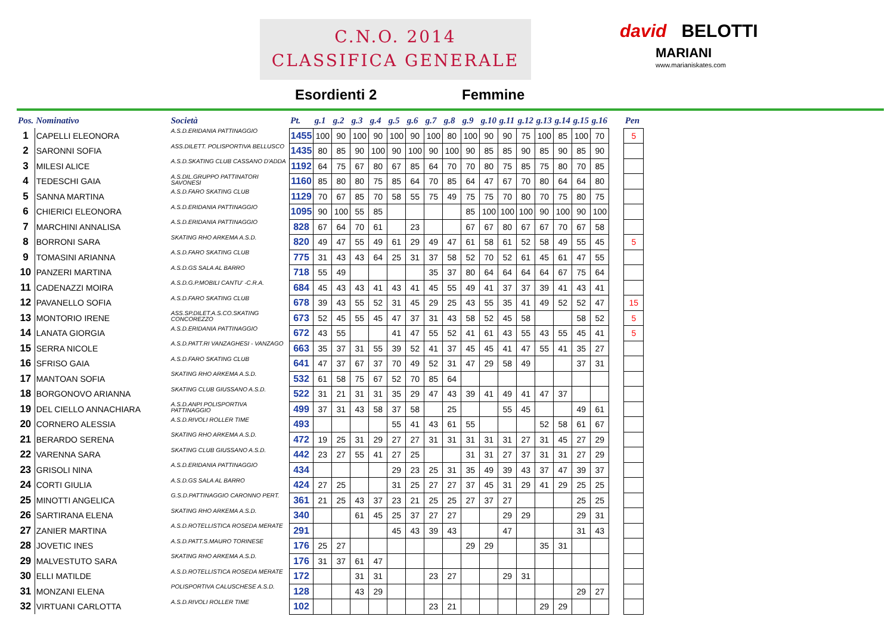C.N.O. 2014
CLASSIFICA GENERALE
david BELOTTI
MARIANI
www.marianiskates.com
Esordienti 2 Femmine
| Pos. | Nominativo | Società | Pt. | g.1 | g.2 | g.3 | g.4 | g.5 | g.6 | g.7 | g.8 | g.9 | g.10 | g.11 | g.12 | g.13 | g.14 | g.15 | g.16 | | Pen |
| --- | --- | --- | --- | --- | --- | --- | --- | --- | --- | --- | --- | --- | --- | --- | --- | --- | --- | --- | --- | --- | --- |
| 1 | CAPELLI ELEONORA | A.S.D.ERIDANIA PATTINAGGIO | 1455 | 100 | 90 | 100 | 90 | 100 | 90 | 100 | 80 | 100 | 90 | 90 | 75 | 100 | 85 | 100 | 70 | | 5 |
| 2 | SARONNI SOFIA | ASS.DILETT. POLISPORTIVA BELLUSCO | 1435 | 80 | 85 | 90 | 100 | 90 | 100 | 90 | 100 | 90 | 85 | 85 | 90 | 85 | 90 | 85 | 90 | | |
| 3 | MILESI ALICE | A.S.D.SKATING CLUB CASSANO D'ADDA | 1192 | 64 | 75 | 67 | 80 | 67 | 85 | 64 | 70 | 70 | 80 | 75 | 85 | 75 | 80 | 70 | 85 | | |
| 4 | TEDESCHI GAIA | A.S.DIL.GRUPPO PATTINATORI SAVONESI | 1160 | 85 | 80 | 80 | 75 | 85 | 64 | 70 | 85 | 64 | 47 | 67 | 70 | 80 | 64 | 64 | 80 | | |
| 5 | SANNA MARTINA | A.S.D.FARO SKATING CLUB | 1129 | 70 | 67 | 85 | 70 | 58 | 55 | 75 | 49 | 75 | 75 | 70 | 80 | 70 | 75 | 80 | 75 | | |
| 6 | CHIERICI ELEONORA | A.S.D.ERIDANIA PATTINAGGIO | 1095 | 90 | 100 | 55 | 85 | | | | | 85 | 100 | 100 | 100 | 90 | 100 | 90 | 100 | | |
| 7 | MARCHINI ANNALISA | A.S.D.ERIDANIA PATTINAGGIO | 828 | 67 | 64 | 70 | 61 | | 23 | | | 67 | 67 | 80 | 67 | 67 | 70 | 67 | 58 | | |
| 8 | BORRONI SARA | SKATING RHO ARKEMA A.S.D. | 820 | 49 | 47 | 55 | 49 | 61 | 29 | 49 | 47 | 61 | 58 | 61 | 52 | 58 | 49 | 55 | 45 | | 5 |
| 9 | TOMASINI ARIANNA | A.S.D.FARO SKATING CLUB | 775 | 31 | 43 | 43 | 64 | 25 | 31 | 37 | 58 | 52 | 70 | 52 | 61 | 45 | 61 | 47 | 55 | | |
| 10 | PANZERI MARTINA | A.S.D.GS SALA AL BARRO | 718 | 55 | 49 | | | | | 35 | 37 | 80 | 64 | 64 | 64 | 64 | 67 | 75 | 64 | | |
| 11 | CADENAZZI MOIRA | A.S.D.G.P.MOBILI CANTU' -C.R.A. | 684 | 45 | 43 | 43 | 41 | 43 | 41 | 45 | 55 | 49 | 41 | 37 | 37 | 39 | 41 | 43 | 41 | | |
| 12 | PAVANELLO SOFIA | A.S.D.FARO SKATING CLUB | 678 | 39 | 43 | 55 | 52 | 31 | 45 | 29 | 25 | 43 | 55 | 35 | 41 | 49 | 52 | 52 | 47 | | 15 |
| 13 | MONTORIO IRENE | ASS.SP.DILET.A.S.CO.SKATING CONCOREZZO | 673 | 52 | 45 | 55 | 45 | 47 | 37 | 31 | 43 | 58 | 52 | 45 | 58 | | | 58 | 52 | | 5 |
| 14 | LANATA GIORGIA | A.S.D.ERIDANIA PATTINAGGIO | 672 | 43 | 55 | | | 41 | 47 | 55 | 52 | 41 | 61 | 43 | 55 | 43 | 55 | 45 | 41 | | 5 |
| 15 | SERRA NICOLE | A.S.D.PATT.RI VANZAGHESI - VANZAGO | 663 | 35 | 37 | 31 | 55 | 39 | 52 | 41 | 37 | 45 | 45 | 41 | 47 | 55 | 41 | 35 | 27 | | |
| 16 | SFRISO GAIA | A.S.D.FARO SKATING CLUB | 641 | 47 | 37 | 67 | 37 | 70 | 49 | 52 | 31 | 47 | 29 | 58 | 49 | | | 37 | 31 | | |
| 17 | MANTOAN SOFIA | SKATING RHO ARKEMA A.S.D. | 532 | 61 | 58 | 75 | 67 | 52 | 70 | 85 | 64 | | | | | | | | | | |
| 18 | BORGONOVO ARIANNA | SKATING CLUB GIUSSANO A.S.D. | 522 | 31 | 21 | 31 | 31 | 35 | 29 | 47 | 43 | 39 | 41 | 49 | 41 | 47 | 37 | | | | |
| 19 | DEL CIELLO ANNACHIARA | A.S.D.ANPI POLISPORTIVA PATTINAGGIO | 499 | 37 | 31 | 43 | 58 | 37 | 58 | | 25 | | | 55 | 45 | | | 49 | 61 | | |
| 20 | CORNERO ALESSIA | A.S.D.RIVOLI ROLLER TIME | 493 | | | | | 55 | 41 | 43 | 61 | 55 | | | | 52 | 58 | 61 | 67 | | |
| 21 | BERARDO SERENA | SKATING RHO ARKEMA A.S.D. | 472 | 19 | 25 | 31 | 29 | 27 | 27 | 31 | 31 | 31 | 31 | 31 | 27 | 31 | 45 | 27 | 29 | | |
| 22 | VARENNA SARA | SKATING CLUB GIUSSANO A.S.D. | 442 | 23 | 27 | 55 | 41 | 27 | 25 | | | 31 | 31 | 27 | 37 | 31 | 31 | 27 | 29 | | |
| 23 | GRISOLI NINA | A.S.D.ERIDANIA PATTINAGGIO | 434 | | | | | 29 | 23 | 25 | 31 | 35 | 49 | 39 | 43 | 37 | 47 | 39 | 37 | | |
| 24 | CORTI GIULIA | A.S.D.GS SALA AL BARRO | 424 | 27 | 25 | | | 31 | 25 | 27 | 27 | 37 | 45 | 31 | 29 | 41 | 29 | 25 | 25 | | |
| 25 | MINOTTI ANGELICA | G.S.D.PATTINAGGIO CARONNO PERT. | 361 | 21 | 25 | 43 | 37 | 23 | 21 | 25 | 25 | 27 | 37 | 27 | | | | 25 | 25 | | |
| 26 | SARTIRANA ELENA | SKATING RHO ARKEMA A.S.D. | 340 | | | 61 | 45 | 25 | 37 | 27 | 27 | | | 29 | 29 | | | 29 | 31 | | |
| 27 | ZANIER MARTINA | A.S.D.ROTELLISTICA ROSEDA MERATE | 291 | | | | | 45 | 43 | 39 | 43 | | | 47 | | | | 31 | 43 | | |
| 28 | JOVETIC INES | A.S.D.PATT.S.MAURO TORINESE | 176 | 25 | 27 | | | | | | | 29 | 29 | | | 35 | 31 | | | | |
| 29 | MALVESTUTO SARA | SKATING RHO ARKEMA A.S.D. | 176 | 31 | 37 | 61 | 47 | | | | | | | | | | | | | | |
| 30 | ELLI MATILDE | A.S.D.ROTELLISTICA ROSEDA MERATE | 172 | | | 31 | 31 | | | 23 | 27 | | | 29 | 31 | | | | | | |
| 31 | MONZANI ELENA | POLISPORTIVA CALUSCHESE A.S.D. | 128 | | | 43 | 29 | | | | | | | | | | | 29 | 27 | | |
| 32 | VIRTUANI CARLOTTA | A.S.D.RIVOLI ROLLER TIME | 102 | | | | | | | 23 | 21 | | | | | 29 | 29 | | | | |